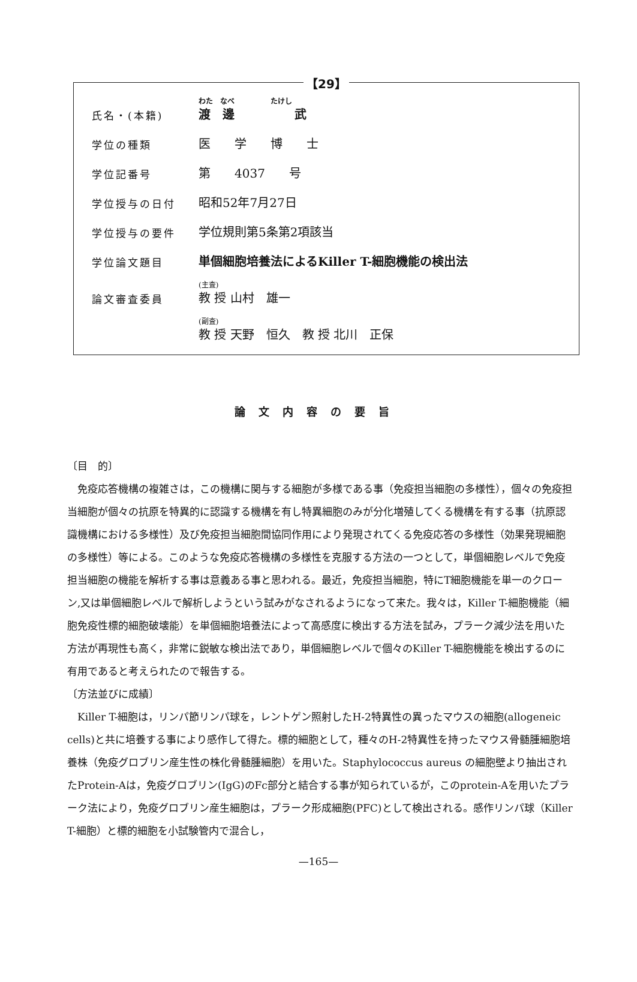【29】
| 氏名・(本籍) | わた なべ たけし 渡 邊 武 |
| 学位の種類 | 医 学 博 士 |
| 学位記番号 | 第 4037 号 |
| 学位授与の日付 | 昭和52年7月27日 |
| 学位授与の要件 | 学位規則第5条第2項該当 |
| 学位論文題目 | 単個細胞培養法によるKiller T-細胞機能の検出法 |
| 論文審査委員 | (主査) 教 授 山村 雄一 |
| | (副査) 教 授 天野 恒久 教 授 北川 正保 |
論文内容の要旨
〔目　的〕
免疫応答機構の複雑さは，この機構に関与する細胞が多様である事（免疫担当細胞の多様性），個々の免疫担当細胞が個々の抗原を特異的に認識する機構を有し特異細胞のみが分化増殖してくる機構を有する事（抗原認識機構における多様性）及び免疫担当細胞間協同作用により発現されてくる免疫応答の多様性（効果発現細胞の多様性）等による。このような免疫応答機構の多様性を克服する方法の一つとして，単個細胞レベルで免疫担当細胞の機能を解析する事は意義ある事と思われる。最近，免疫担当細胞，特にT細胞機能を単一のクローン,又は単個細胞レベルで解析しようという試みがなされるようになって来た。我々は，Killer T-細胞機能（細胞免疫性標的細胞破壊能）を単個細胞培養法によって高感度に検出する方法を試み，プラーク減少法を用いた方法が再現性も高く，非常に鋭敏な検出法であり，単個細胞レベルで個々のKiller T-細胞機能を検出するのに有用であると考えられたので報告する。
〔方法並びに成績〕
Killer T-細胞は，リンパ節リンパ球を，レントゲン照射したH-2特異性の異ったマウスの細胞(allogeneic cells)と共に培養する事により感作して得た。標的細胞として，種々のH-2特異性を持ったマウス骨髄腫細胞培養株（免疫グロブリン産生性の株化骨髄腫細胞）を用いた。Staphylococcus aureus の細胞壁より抽出されたProtein-Aは，免疫グロブリン(IgG)のFc部分と結合する事が知られているが，このprotein-Aを用いたプラーク法により，免疫グロブリン産生細胞は，プラーク形成細胞(PFC)として検出される。感作リンパ球（Killer T-細胞）と標的細胞を小試験管内で混合し，
—165—